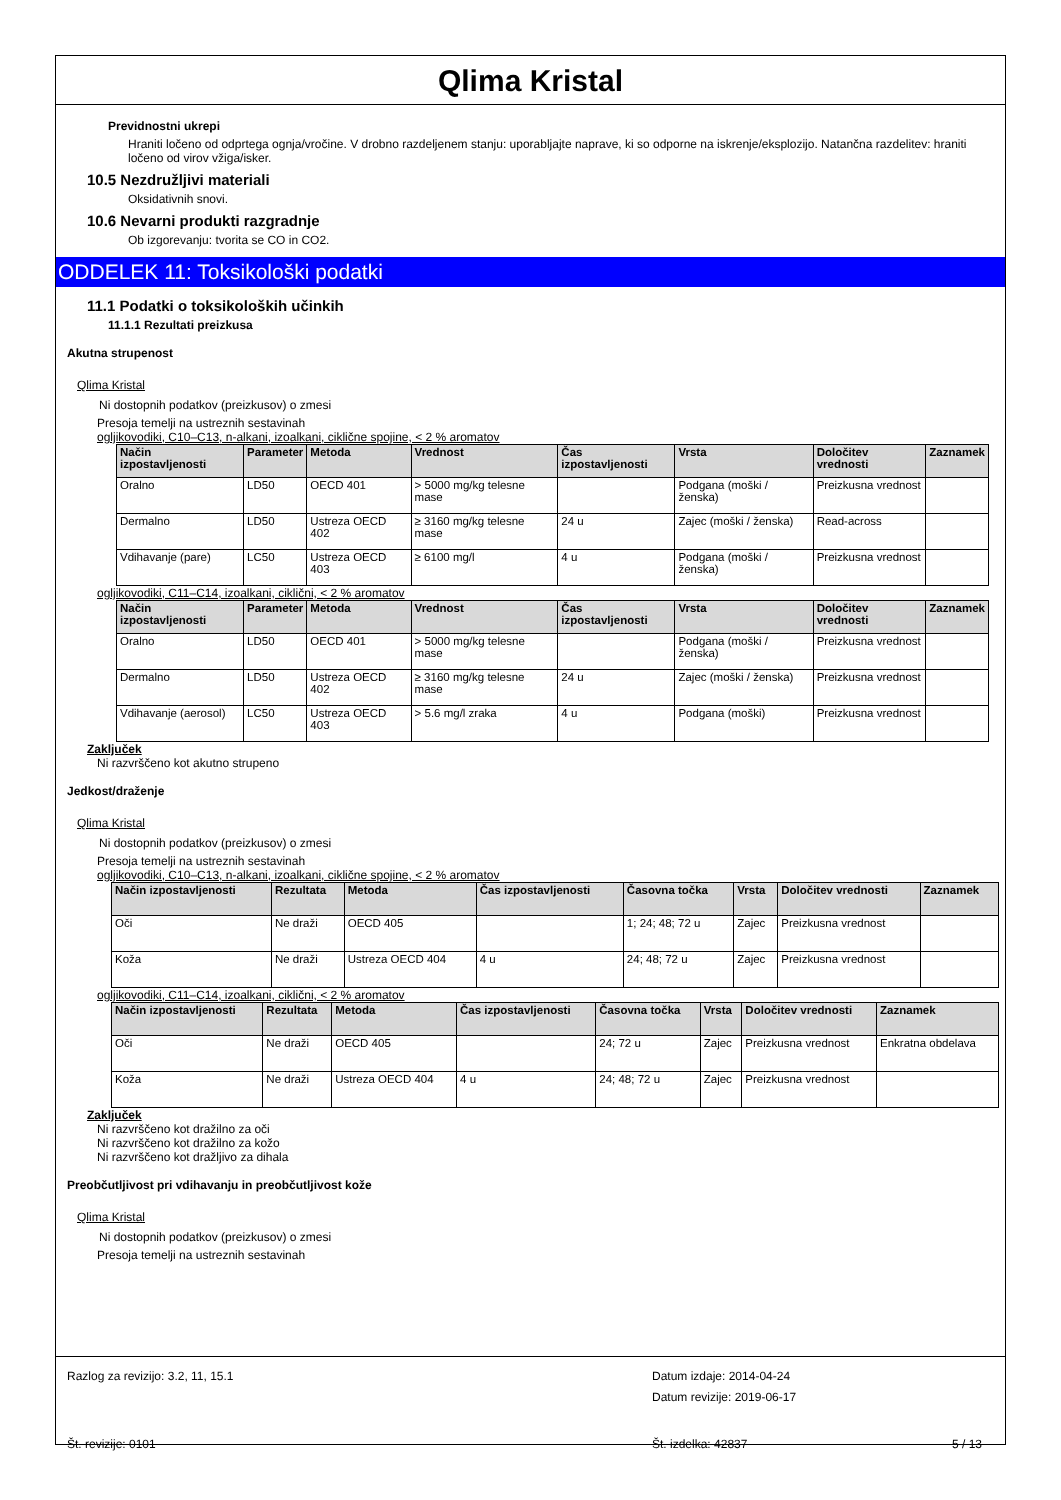Qlima Kristal
Previdnostni ukrepi
Hraniti ločeno od odprtega ognja/vročine. V drobno razdeljenem stanju: uporabljajte naprave, ki so odporne na iskrenje/eksplozijo. Natančna razdelitev: hraniti ločeno od virov vžiga/isker.
10.5 Nezdružljivi materiali
Oksidativnih snovi.
10.6 Nevarni produkti razgradnje
Ob izgorevanju: tvorita se CO in CO2.
ODDELEK 11: Toksikološki podatki
11.1 Podatki o toksikoloških učinkih
11.1.1 Rezultati preizkusa
Akutna strupenost
Qlima Kristal
Ni dostopnih podatkov (preizkusov) o zmesi
Presoja temelji na ustreznih sestavinah
ogljikovodiki, C10–C13, n-alkani, izoalkani, ciklične spojine, < 2 % aromatov
| Način izpostavljenosti | Parameter | Metoda | Vrednost | Čas izpostavljenosti | Vrsta | Določitev vrednosti | Zaznamek |
| --- | --- | --- | --- | --- | --- | --- | --- |
| Oralno | LD50 | OECD 401 | > 5000 mg/kg telesne mase | | Podgana (moški / ženska) | Preizkusna vrednost | |
| Dermalno | LD50 | Ustreza OECD 402 | ≥ 3160 mg/kg telesne mase | 24 u | Zajec (moški / ženska) | Read-across | |
| Vdihavanje (pare) | LC50 | Ustreza OECD 403 | ≥ 6100 mg/l | 4 u | Podgana (moški / ženska) | Preizkusna vrednost | |
ogljikovodiki, C11–C14, izoalkani, ciklični, < 2 % aromatov
| Način izpostavljenosti | Parameter | Metoda | Vrednost | Čas izpostavljenosti | Vrsta | Določitev vrednosti | Zaznamek |
| --- | --- | --- | --- | --- | --- | --- | --- |
| Oralno | LD50 | OECD 401 | > 5000 mg/kg telesne mase | | Podgana (moški / ženska) | Preizkusna vrednost | |
| Dermalno | LD50 | Ustreza OECD 402 | ≥ 3160 mg/kg telesne mase | 24 u | Zajec (moški / ženska) | Preizkusna vrednost | |
| Vdihavanje (aerosol) | LC50 | Ustreza OECD 403 | > 5.6 mg/l zraka | 4 u | Podgana (moški) | Preizkusna vrednost | |
Zaključek
Ni razvrščeno kot akutno strupeno
Jedkost/draženje
Qlima Kristal
Ni dostopnih podatkov (preizkusov) o zmesi
Presoja temelji na ustreznih sestavinah
ogljikovodiki, C10–C13, n-alkani, izoalkani, ciklične spojine, < 2 % aromatov
| Način izpostavljenosti | Rezultata | Metoda | Čas izpostavljenosti | Časovna točka | Vrsta | Določitev vrednosti | Zaznamek |
| --- | --- | --- | --- | --- | --- | --- | --- |
| Oči | Ne draži | OECD 405 | | 1; 24; 48; 72 u | Zajec | Preizkusna vrednost | |
| Koža | Ne draži | Ustreza OECD 404 | 4 u | 24; 48; 72 u | Zajec | Preizkusna vrednost | |
ogljikovodiki, C11–C14, izoalkani, ciklični, < 2 % aromatov
| Način izpostavljenosti | Rezultata | Metoda | Čas izpostavljenosti | Časovna točka | Vrsta | Določitev vrednosti | Zaznamek |
| --- | --- | --- | --- | --- | --- | --- | --- |
| Oči | Ne draži | OECD 405 | | 24; 72 u | Zajec | Preizkusna vrednost | Enkratna obdelava |
| Koža | Ne draži | Ustreza OECD 404 | 4 u | 24; 48; 72 u | Zajec | Preizkusna vrednost | |
Zaključek
Ni razvrščeno kot dražilno za oči
Ni razvrščeno kot dražilno za kožo
Ni razvrščeno kot dražljivo za dihala
Preobčutljivost pri vdihavanju in preobčutljivost kože
Qlima Kristal
Ni dostopnih podatkov (preizkusov) o zmesi
Presoja temelji na ustreznih sestavinah
Razlog za revizijo: 3.2, 11, 15.1 Datum izdaje: 2014-04-24
Datum revizije: 2019-06-17
Št. revizije: 0101 Št. izdelka: 42837 5 / 13